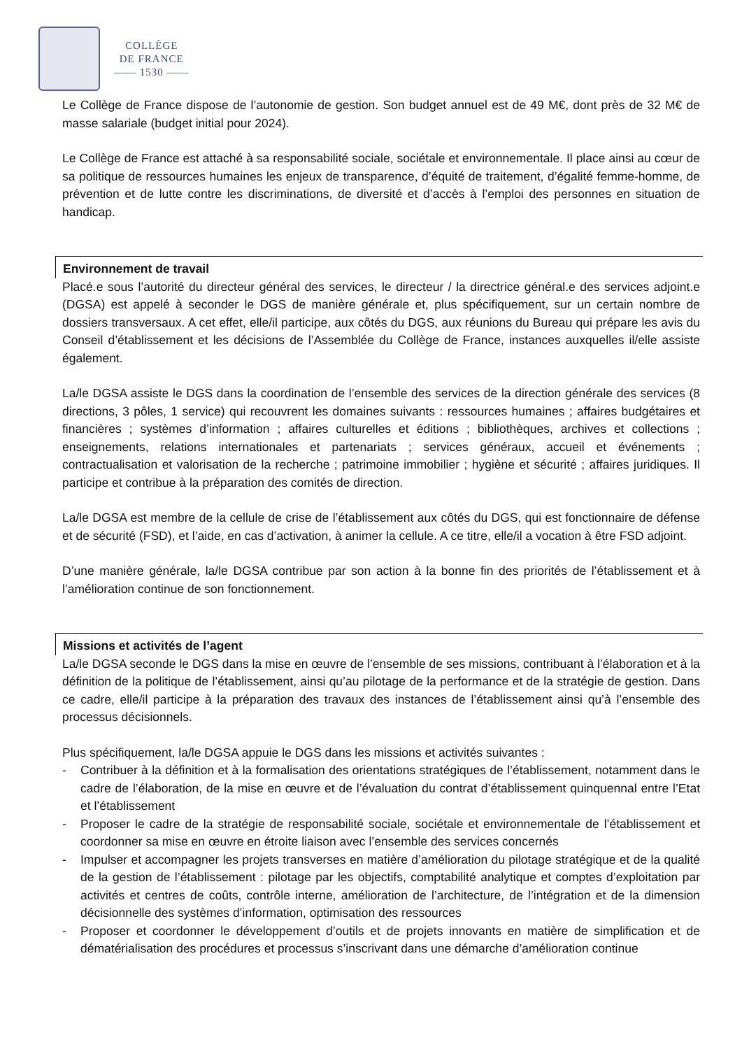COLLÈGE
DE FRANCE
—— 1530 ——
Le Collège de France dispose de l’autonomie de gestion. Son budget annuel est de 49 M€, dont près de 32 M€ de masse salariale (budget initial pour 2024).
Le Collège de France est attaché à sa responsabilité sociale, sociétale et environnementale. Il place ainsi au cœur de sa politique de ressources humaines les enjeux de transparence, d’équité de traitement, d’égalité femme-homme, de prévention et de lutte contre les discriminations, de diversité et d’accès à l’emploi des personnes en situation de handicap.
Environnement de travail
Placé.e sous l’autorité du directeur général des services, le directeur / la directrice général.e des services adjoint.e (DGSA) est appelé à seconder le DGS de manière générale et, plus spécifiquement, sur un certain nombre de dossiers transversaux. A cet effet, elle/il participe, aux côtés du DGS, aux réunions du Bureau qui prépare les avis du Conseil d’établissement et les décisions de l’Assemblée du Collège de France, instances auxquelles il/elle assiste également.
La/le DGSA assiste le DGS dans la coordination de l’ensemble des services de la direction générale des services (8 directions, 3 pôles, 1 service) qui recouvrent les domaines suivants : ressources humaines ; affaires budgétaires et financières ; systèmes d’information ; affaires culturelles et éditions ; bibliothèques, archives et collections ; enseignements, relations internationales et partenariats ; services généraux, accueil et événements ; contractualisation et valorisation de la recherche ; patrimoine immobilier ; hygiène et sécurité ; affaires juridiques. Il participe et contribue à la préparation des comités de direction.
La/le DGSA est membre de la cellule de crise de l’établissement aux côtés du DGS, qui est fonctionnaire de défense et de sécurité (FSD), et l’aide, en cas d’activation, à animer la cellule. A ce titre, elle/il a vocation à être FSD adjoint.
D’une manière générale, la/le DGSA contribue par son action à la bonne fin des priorités de l’établissement et à l’amélioration continue de son fonctionnement.
Missions et activités de l’agent
La/le DGSA seconde le DGS dans la mise en œuvre de l’ensemble de ses missions, contribuant à l’élaboration et à la définition de la politique de l’établissement, ainsi qu’au pilotage de la performance et de la stratégie de gestion. Dans ce cadre, elle/il participe à la préparation des travaux des instances de l’établissement ainsi qu’à l’ensemble des processus décisionnels.
Plus spécifiquement, la/le DGSA appuie le DGS dans les missions et activités suivantes :
- Contribuer à la définition et à la formalisation des orientations stratégiques de l’établissement, notamment dans le cadre de l’élaboration, de la mise en œuvre et de l’évaluation du contrat d’établissement quinquennal entre l’Etat et l’établissement
- Proposer le cadre de la stratégie de responsabilité sociale, sociétale et environnementale de l’établissement et coordonner sa mise en œuvre en étroite liaison avec l’ensemble des services concernés
- Impulser et accompagner les projets transverses en matière d’amélioration du pilotage stratégique et de la qualité de la gestion de l’établissement : pilotage par les objectifs, comptabilité analytique et comptes d’exploitation par activités et centres de coûts, contrôle interne, amélioration de l’architecture, de l’intégration et de la dimension décisionnelle des systèmes d’information, optimisation des ressources
- Proposer et coordonner le développement d’outils et de projets innovants en matière de simplification et de dématérialisation des procédures et processus s’inscrivant dans une démarche d’amélioration continue